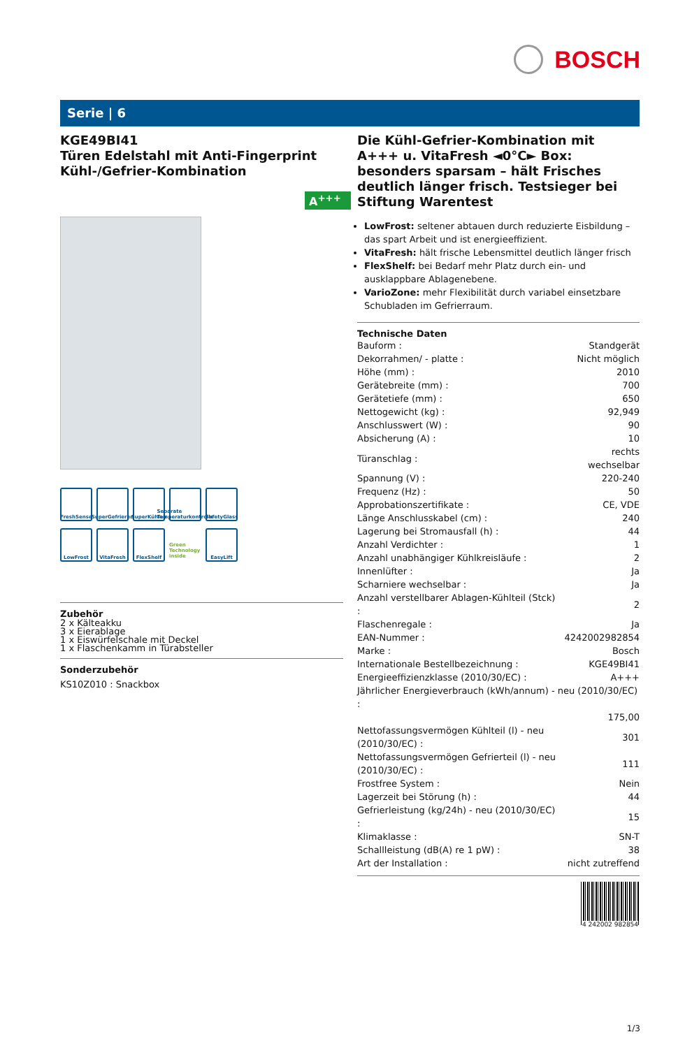BOSCH
Serie | 6
KGE49BI41
Türen Edelstahl mit Anti-Fingerprint
Kühl-/Gefrier-Kombination
A<sup>+++</sup>
FreshSense
SuperGefrieren
SuperKühlen
Separate Temperaturkontrolle
SafetyGlass
LowFrost
VitaFresh
FlexShelf
Green Technology inside
EasyLift
Zubehör
2 x Kälteakku
3 x Eierablage
1 x Eiswürfelschale mit Deckel
1 x Flaschenkamm in Türabsteller
Sonderzubehör
KS10Z010 : Snackbox
Die Kühl-Gefrier-Kombination mit A+++ u. VitaFresh ◄0°C► Box: besonders sparsam – hält Frisches deutlich länger frisch. Testsieger bei Stiftung Warentest
LowFrost: seltener abtauen durch reduzierte Eisbildung – das spart Arbeit und ist energieeffizient.
VitaFresh: hält frische Lebensmittel deutlich länger frisch
FlexShelf: bei Bedarf mehr Platz durch ein- und ausklappbare Ablagenebene.
VarioZone: mehr Flexibilität durch variabel einsetzbare Schubladen im Gefrierraum.
Technische Daten
| Bauform : | Standgerät |
| Dekorrahmen/ - platte : | Nicht möglich |
| Höhe (mm) : | 2010 |
| Gerätebreite (mm) : | 700 |
| Gerätetiefe (mm) : | 650 |
| Nettogewicht (kg) : | 92,949 |
| Anschlusswert (W) : | 90 |
| Absicherung (A) : | 10 |
| Türanschlag : | rechts wechselbar |
| Spannung (V) : | 220-240 |
| Frequenz (Hz) : | 50 |
| Approbationszertifikate : | CE, VDE |
| Länge Anschlusskabel (cm) : | 240 |
| Lagerung bei Stromausfall (h) : | 44 |
| Anzahl Verdichter : | 1 |
| Anzahl unabhängiger Kühlkreisläufe : | 2 |
| Innenlüfter : | Ja |
| Scharniere wechselbar : | Ja |
| Anzahl verstellbarer Ablagen-Kühlteil (Stck) : | 2 |
| Flaschenregale : | Ja |
| EAN-Nummer : | 4242002982854 |
| Marke : | Bosch |
| Internationale Bestellbezeichnung : | KGE49BI41 |
| Energieeffizienzklasse (2010/30/EC) : | A+++ |
| Jährlicher Energieverbrauch (kWh/annum) - neu (2010/30/EC) : | |
| | 175,00 |
| Nettofassungsvermögen Kühlteil (l) - neu (2010/30/EC) : | 301 |
| Nettofassungsvermögen Gefrierteil (l) - neu (2010/30/EC) : | 111 |
| Frostfree System : | Nein |
| Lagerzeit bei Störung (h) : | 44 |
| Gefrierleistung (kg/24h) - neu (2010/30/EC) : | 15 |
| Klimaklasse : | SN-T |
| Schallleistung (dB(A) re 1 pW) : | 38 |
| Art der Installation : | nicht zutreffend |
4 242002 982854
1/3